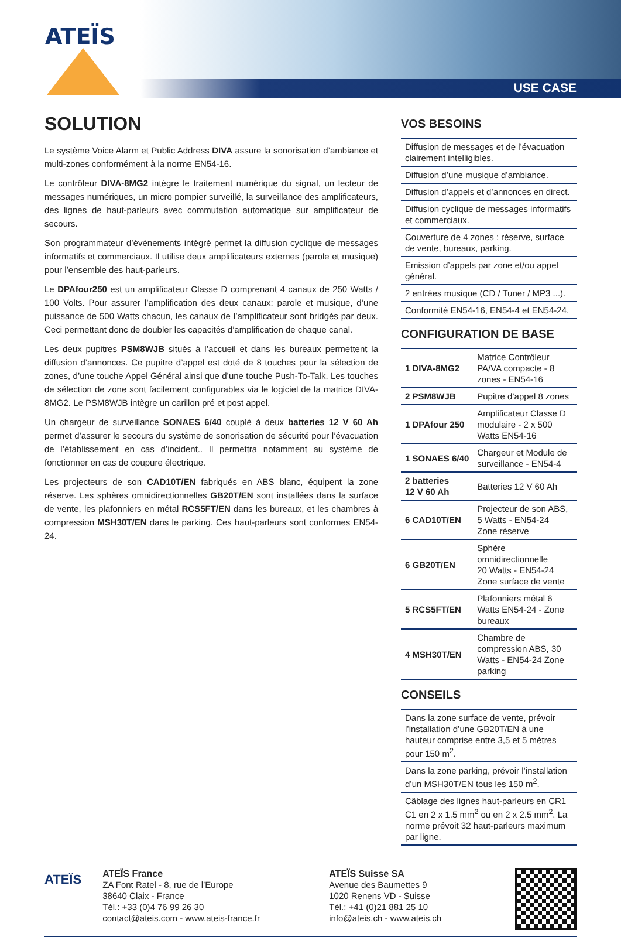ATEÏS
USE CASE
SOLUTION
Le système Voice Alarm et Public Address DIVA assure la sonorisation d’ambiance et multi-zones conformément à la norme EN54-16.
Le contrôleur DIVA-8MG2 intègre le traitement numérique du signal, un lecteur de messages numériques, un micro pompier surveillé, la surveillance des amplificateurs, des lignes de haut-parleurs avec commutation automatique sur amplificateur de secours.
Son programmateur d’événements intégré permet la diffusion cyclique de messages informatifs et commerciaux. Il utilise deux amplificateurs externes (parole et musique) pour l’ensemble des haut-parleurs.
Le DPAfour250 est un amplificateur Classe D comprenant 4 canaux de 250 Watts / 100 Volts. Pour assurer l’amplification des deux canaux: parole et musique, d’une puissance de 500 Watts chacun, les canaux de l’amplificateur sont bridgés par deux. Ceci permettant donc de doubler les capacités d’amplification de chaque canal.
Les deux pupitres PSM8WJB situés à l’accueil et dans les bureaux permettent la diffusion d’annonces. Ce pupitre d’appel est doté de 8 touches pour la sélection de zones, d’une touche Appel Général ainsi que d’une touche Push-To-Talk. Les touches de sélection de zone sont facilement configurables via le logiciel de la matrice DIVA-8MG2. Le PSM8WJB intègre un carillon pré et post appel.
Un chargeur de surveillance SONAES 6/40 couplé à deux batteries 12 V 60 Ah permet d’assurer le secours du système de sonorisation de sécurité pour l’évacuation de l’établissement en cas d’incident.. Il permettra notamment au système de fonctionner en cas de coupure électrique.
Les projecteurs de son CAD10T/EN fabriqués en ABS blanc, équipent la zone réserve. Les sphères omnidirectionnelles GB20T/EN sont installées dans la surface de vente, les plafonniers en métal RCS5FT/EN dans les bureaux, et les chambres à compression MSH30T/EN dans le parking. Ces haut-parleurs sont conformes EN54-24.
VOS BESOINS
| Diffusion de messages et de l’évacuation clairement intelligibles. |
| Diffusion d’une musique d’ambiance. |
| Diffusion d’appels et d’annonces en direct. |
| Diffusion cyclique de messages informatifs et commerciaux. |
| Couverture de 4 zones : réserve, surface de vente, bureaux, parking. |
| Emission d’appels par zone et/ou appel général. |
| 2 entrées musique (CD / Tuner / MP3 ...). |
| Conformité EN54-16, EN54-4 et EN54-24. |
CONFIGURATION DE BASE
| 1 DIVA-8MG2 | Matrice Contrôleur PA/VA compacte - 8 zones - EN54-16 |
| 2 PSM8WJB | Pupitre d’appel 8 zones |
| 1 DPAfour 250 | Amplificateur Classe D modulaire - 2 x 500 Watts EN54-16 |
| 1 SONAES 6/40 | Chargeur et Module de surveillance - EN54-4 |
| 2 batteries 12 V 60 Ah | Batteries 12 V 60 Ah |
| 6 CAD10T/EN | Projecteur de son ABS, 5 Watts - EN54-24 Zone réserve |
| 6 GB20T/EN | Sphére omnidirectionnelle 20 Watts - EN54-24 Zone surface de vente |
| 5 RCS5FT/EN | Plafonniers métal 6 Watts EN54-24 - Zone bureaux |
| 4 MSH30T/EN | Chambre de compression ABS, 30 Watts - EN54-24 Zone parking |
CONSEILS
| Dans la zone surface de vente, prévoir l’installation d’une GB20T/EN à une hauteur comprise entre 3,5 et 5 mètres pour 150 m<sup>2</sup>. |
| Dans la zone parking, prévoir l’installation d’un MSH30T/EN tous les 150 m<sup>2</sup>. |
| Câblage des lignes haut-parleurs en CR1 C1 en 2 x 1.5 mm<sup>2</sup> ou en 2 x 2.5 mm<sup>2</sup>. La norme prévoit 32 haut-parleurs maximum par ligne. |
ATEÏS
ATEÏS France
ZA Font Ratel - 8, rue de l’Europe
38640 Claix - France
Tél.: +33 (0)4 76 99 26 30
contact@ateis.com - www.ateis-france.fr
ATEÏS Suisse SA
Avenue des Baumettes 9
1020 Renens VD - Suisse
Tél.: +41 (0)21 881 25 10
info@ateis.ch - www.ateis.ch